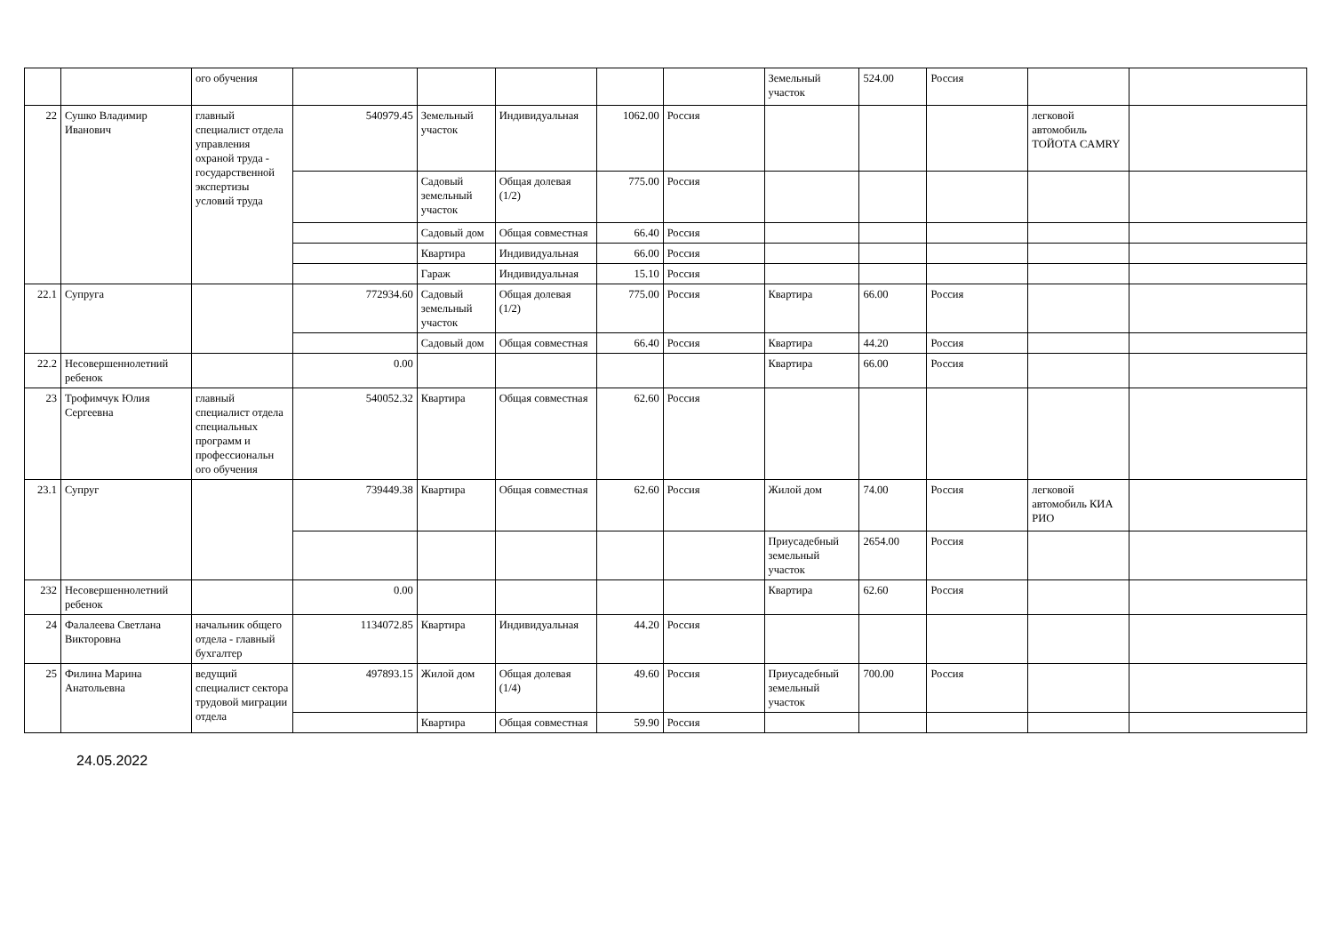| | | ого обучения | | | | | | Земельный участок | 524.00 | Россия | | |
| 22 | Сушко Владимир Иванович | главный специалист отдела управления охраной труда - государственной экспертизы условий труда | 540979.45 | Земельный участок | Индивидуальная | 1062.00 | Россия | | | | легковой автомобиль ТОЙОТА CAMRY | |
| | | | | Садовый земельный участок | Общая долевая (1/2) | 775.00 | Россия | | | | | |
| | | | | Садовый дом | Общая совместная | 66.40 | Россия | | | | | |
| | | | | Квартира | Индивидуальная | 66.00 | Россия | | | | | |
| | | | | Гараж | Индивидуальная | 15.10 | Россия | | | | | |
| 22.1 | Супруга | | 772934.60 | Садовый земельный участок | Общая долевая (1/2) | 775.00 | Россия | Квартира | 66.00 | Россия | | |
| | | | | Садовый дом | Общая совместная | 66.40 | Россия | Квартира | 44.20 | Россия | | |
| 22.2 | Несовершеннолетний ребенок | | 0.00 | | | | | Квартира | 66.00 | Россия | | |
| 23 | Трофимчук Юлия Сергеевна | главный специалист отдела специальных программ и профессиональн ого обучения | 540052.32 | Квартира | Общая совместная | 62.60 | Россия | | | | | |
| 23.1 | Супруг | | 739449.38 | Квартира | Общая совместная | 62.60 | Россия | Жилой дом | 74.00 | Россия | легковой автомобиль КИА РИО | |
| | | | | | | | | Приусадебный земельный участок | 2654.00 | Россия | | |
| 232 | Несовершеннолетний ребенок | | 0.00 | | | | | Квартира | 62.60 | Россия | | |
| 24 | Фалалеева Светлана Викторовна | начальник общего отдела - главный бухгалтер | 1134072.85 | Квартира | Индивидуальная | 44.20 | Россия | | | | | |
| 25 | Филина Марина Анатольевна | ведущий специалист сектора трудовой миграции отдела | 497893.15 | Жилой дом | Общая долевая (1/4) | 49.60 | Россия | Приусадебный земельный участок | 700.00 | Россия | | |
| | | | | Квартира | Общая совместная | 59.90 | Россия | | | | | |
24.05.2022